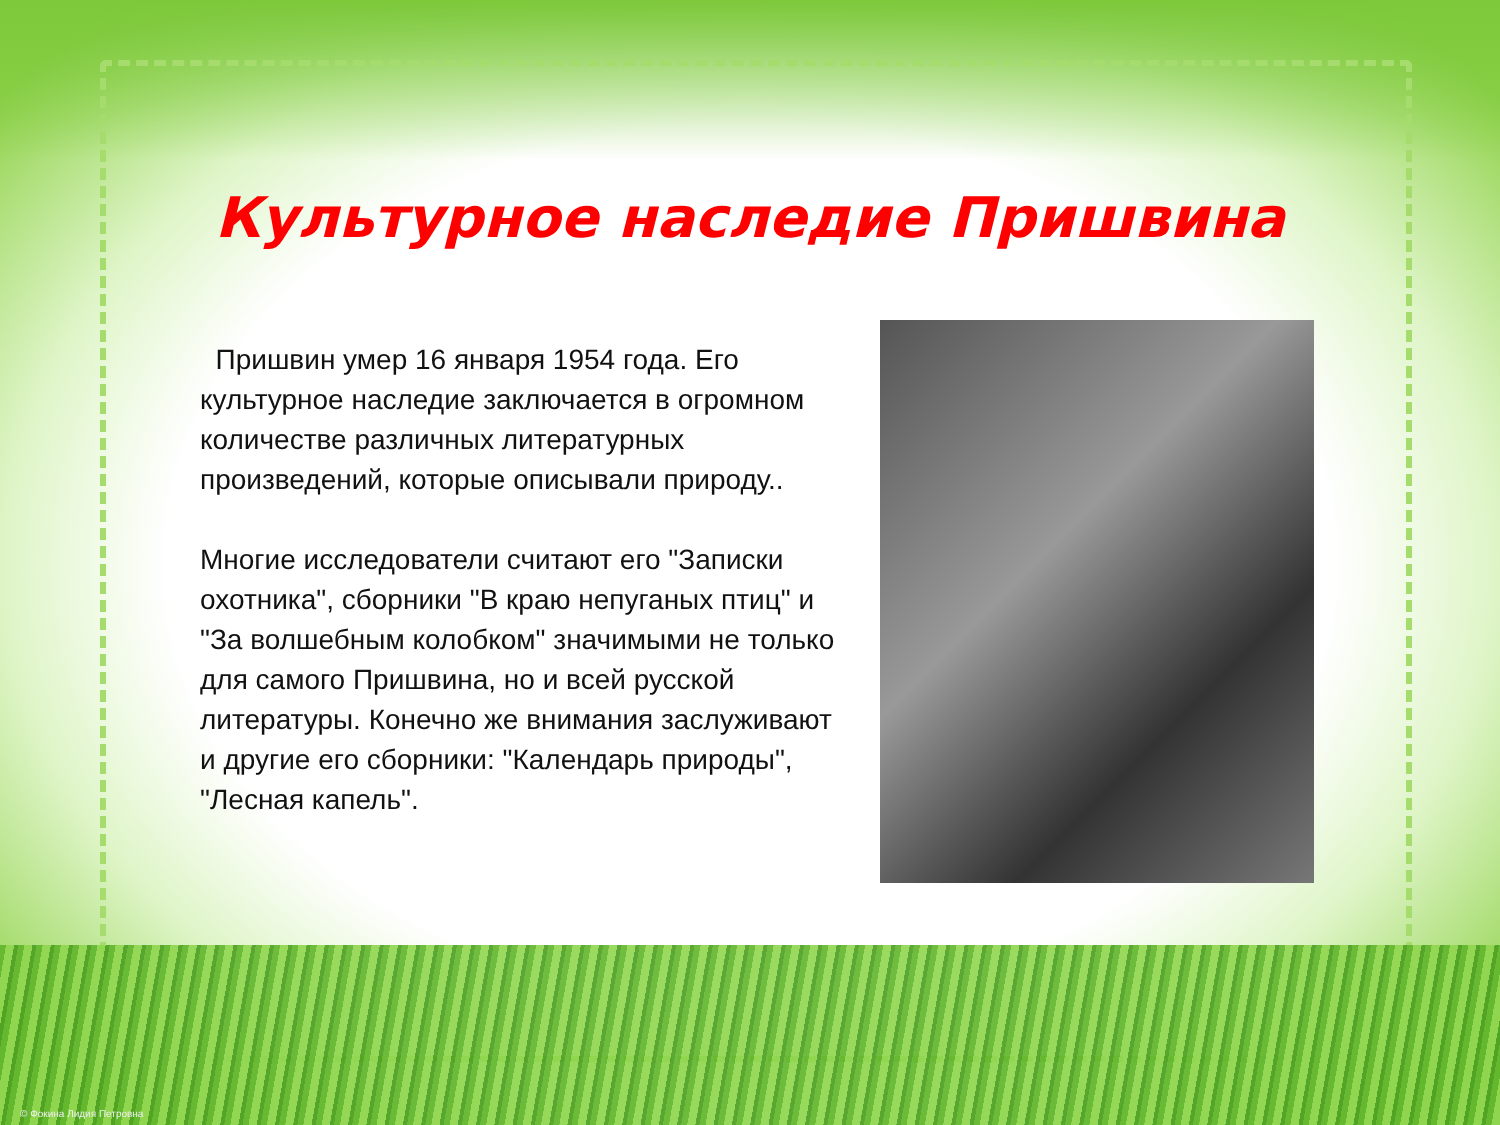Культурное наследие Пришвина
Пришвин умер 16 января 1954 года. Его культурное наследие заключается в огромном количестве различных литературных произведений, которые описывали природу..
Многие исследователи считают его "Записки охотника", сборники "В краю непуганых птиц" и "За волшебным колобком" значимыми не только для самого Пришвина, но и всей русской литературы. Конечно же внимания заслуживают и другие его сборники: "Календарь природы", "Лесная капель".
© Фокина Лидия Петровна